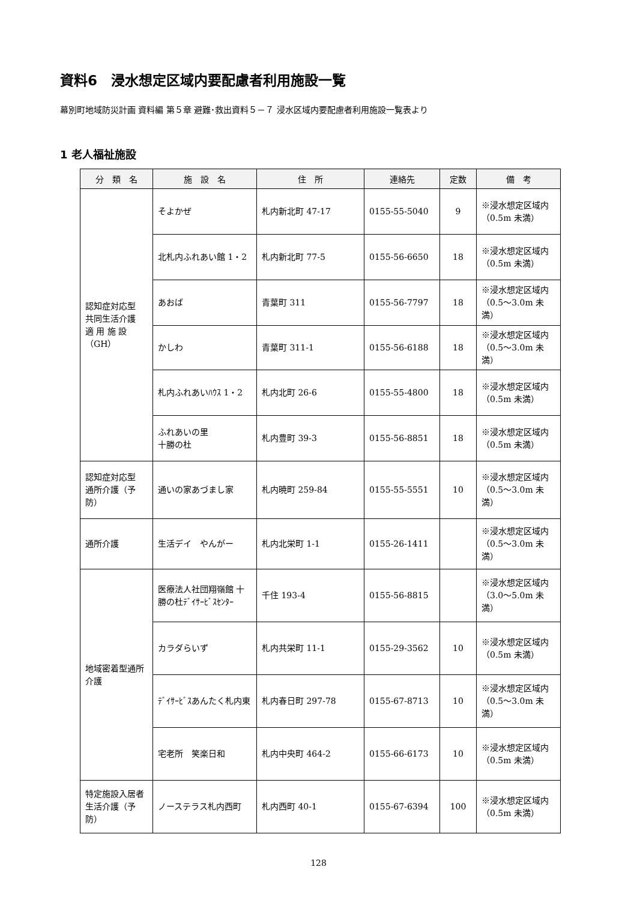資料6　浸水想定区域内要配慮者利用施設一覧
幕別町地域防災計画 資料編 第５章 避難･救出資料５－７ 浸水区域内要配慮者利用施設一覧表より
1 老人福祉施設
| 分 類 名 | 施 設 名 | 住 所 | 連絡先 | 定数 | 備 考 |
| --- | --- | --- | --- | --- | --- |
| 認知症対応型 共同生活介護 適 用 施 設 （GH） | そよかぜ | 札内新北町 47-17 | 0155-55-5040 | 9 | ※浸水想定区域内 （0.5m 未満） |
| | 北札内ふれあい館 1・2 | 札内新北町 77-5 | 0155-56-6650 | 18 | ※浸水想定区域内 （0.5m 未満） |
| | あおば | 青葉町 311 | 0155-56-7797 | 18 | ※浸水想定区域内 （0.5～3.0m 未満） |
| | かしわ | 青葉町 311-1 | 0155-56-6188 | 18 | ※浸水想定区域内 （0.5～3.0m 未満） |
| | 札内ふれあいﾊｳｽ 1・2 | 札内北町 26-6 | 0155-55-4800 | 18 | ※浸水想定区域内 （0.5m 未満） |
| | ふれあいの里 十勝の杜 | 札内豊町 39-3 | 0155-56-8851 | 18 | ※浸水想定区域内 （0.5m 未満） |
| 認知症対応型 通所介護（予防） | 通いの家あづまし家 | 札内暁町 259-84 | 0155-55-5551 | 10 | ※浸水想定区域内 （0.5～3.0m 未満） |
| 通所介護 | 生活デイ やんがー | 札内北栄町 1-1 | 0155-26-1411 | | ※浸水想定区域内 （0.5～3.0m 未満） |
| 地域密着型通所介護 | 医療法人社団翔嶺館 十勝の杜ﾃﾞｲｻｰﾋﾞｽｾﾝﾀｰ | 千住 193-4 | 0155-56-8815 | | ※浸水想定区域内 （3.0～5.0m 未満） |
| | カラダらいず | 札内共栄町 11-1 | 0155-29-3562 | 10 | ※浸水想定区域内 （0.5m 未満） |
| | ﾃﾞｲｻｰﾋﾞｽあんたく札内東 | 札内春日町 297-78 | 0155-67-8713 | 10 | ※浸水想定区域内 （0.5～3.0m 未満） |
| | 宅老所 笑楽日和 | 札内中央町 464-2 | 0155-66-6173 | 10 | ※浸水想定区域内 （0.5m 未満） |
| 特定施設入居者生活介護（予防） | ノーステラス札内西町 | 札内西町 40-1 | 0155-67-6394 | 100 | ※浸水想定区域内 （0.5m 未満） |
128